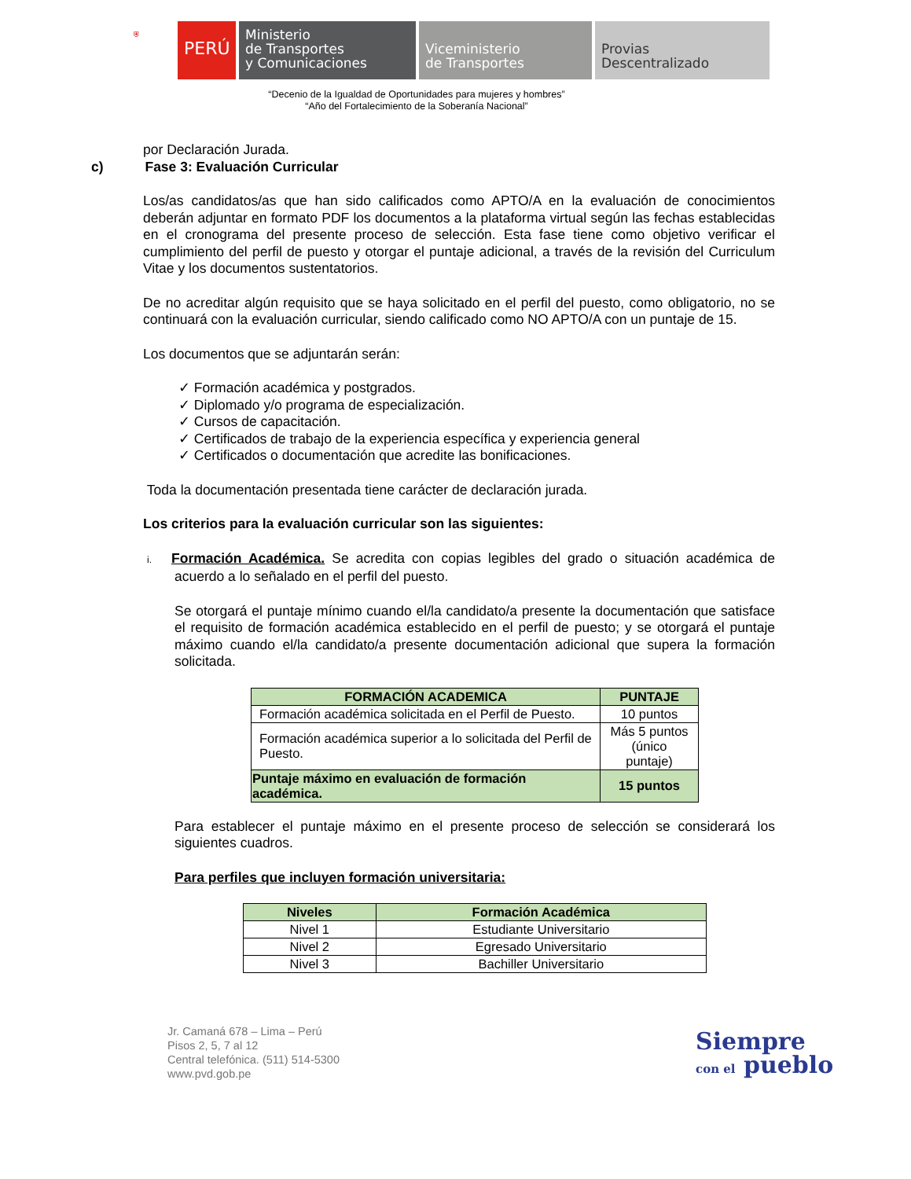⛨
PERÚ
Ministerio
de Transportes
y Comunicaciones
Viceministerio
de Transportes
Provias
Descentralizado
“Decenio de la Igualdad de Oportunidades para mujeres y hombres”
“Año del Fortalecimiento de la Soberanía Nacional”
por Declaración Jurada.
c) Fase 3: Evaluación Curricular
Los/as candidatos/as que han sido calificados como APTO/A en la evaluación de conocimientos deberán adjuntar en formato PDF los documentos a la plataforma virtual según las fechas establecidas en el cronograma del presente proceso de selección. Esta fase tiene como objetivo verificar el cumplimiento del perfil de puesto y otorgar el puntaje adicional, a través de la revisión del Curriculum Vitae y los documentos sustentatorios.
De no acreditar algún requisito que se haya solicitado en el perfil del puesto, como obligatorio, no se continuará con la evaluación curricular, siendo calificado como NO APTO/A con un puntaje de 15.
Los documentos que se adjuntarán serán:
✓ Formación académica y postgrados.
✓ Diplomado y/o programa de especialización.
✓ Cursos de capacitación.
✓ Certificados de trabajo de la experiencia específica y experiencia general
✓ Certificados o documentación que acredite las bonificaciones.
Toda la documentación presentada tiene carácter de declaración jurada.
Los criterios para la evaluación curricular son las siguientes:
i. Formación Académica. Se acredita con copias legibles del grado o situación académica de acuerdo a lo señalado en el perfil del puesto.
Se otorgará el puntaje mínimo cuando el/la candidato/a presente la documentación que satisface el requisito de formación académica establecido en el perfil de puesto; y se otorgará el puntaje máximo cuando el/la candidato/a presente documentación adicional que supera la formación solicitada.
| FORMACIÓN ACADEMICA | PUNTAJE |
| --- | --- |
| Formación académica solicitada en el Perfil de Puesto. | 10 puntos |
| Formación académica superior a lo solicitada del Perfil de Puesto. | Más 5 puntos (único puntaje) |
| Puntaje máximo en evaluación de formación académica. | 15 puntos |
Para establecer el puntaje máximo en el presente proceso de selección se considerará los siguientes cuadros.
Para perfiles que incluyen formación universitaria:
| Niveles | Formación Académica |
| --- | --- |
| Nivel 1 | Estudiante Universitario |
| Nivel 2 | Egresado Universitario |
| Nivel 3 | Bachiller Universitario |
Jr. Camaná 678 – Lima – Perú
Pisos 2, 5, 7 al 12
Central telefónica. (511) 514-5300
www.pvd.gob.pe
Siempre
con el pueblo